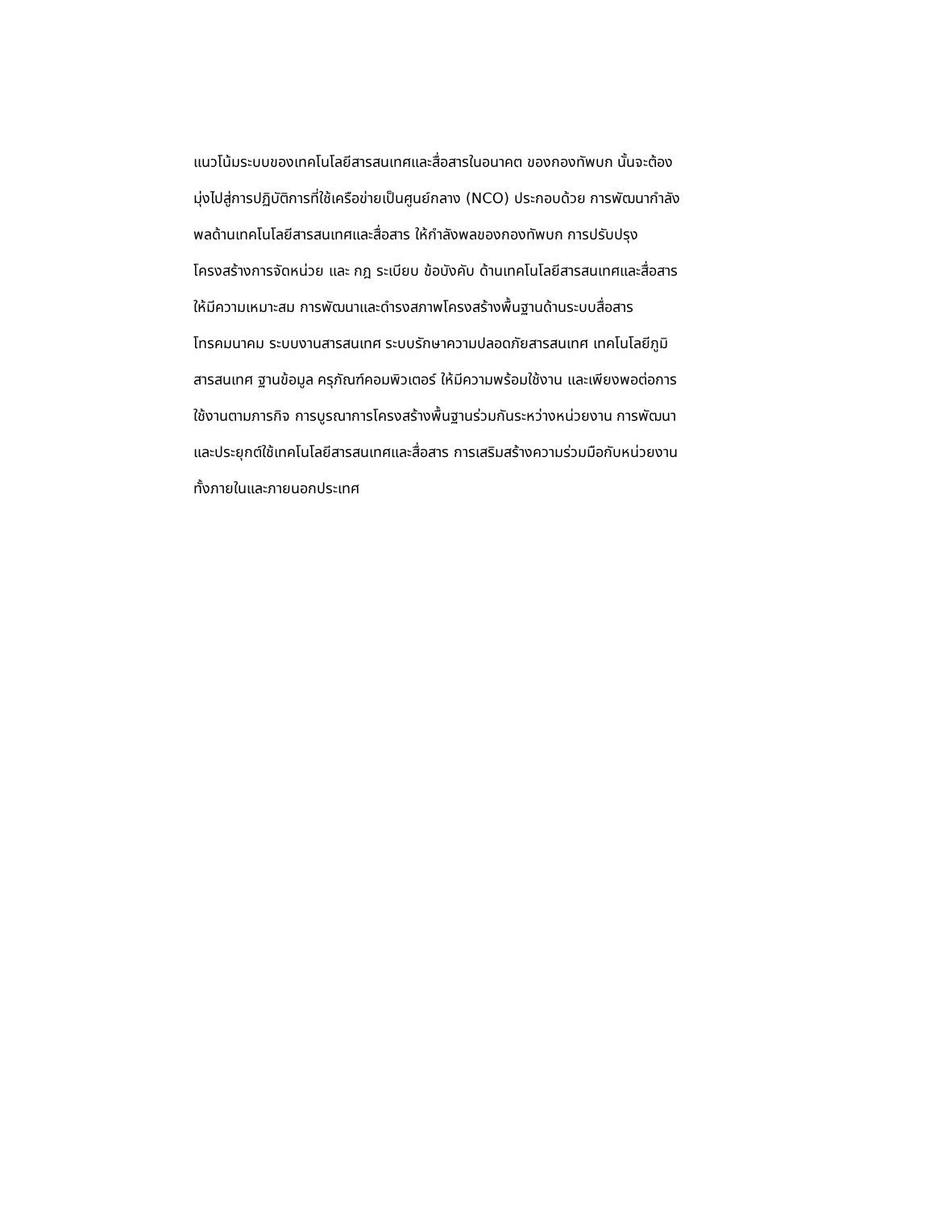แนวโน้มระบบของเทคโนโลยีสารสนเทศและสื่อสารในอนาคต ของกองทัพบก นั้นจะต้อง
มุ่งไปสู่การปฏิบัติการที่ใช้เครือข่ายเป็นศูนย์กลาง (NCO) ประกอบด้วย การพัฒนากำลัง
พลด้านเทคโนโลยีสารสนเทศและสื่อสาร ให้กำลังพลของกองทัพบก การปรับปรุง
โครงสร้างการจัดหน่วย และ กฎ ระเบียบ ข้อบังคับ ด้านเทคโนโลยีสารสนเทศและสื่อสาร
ให้มีความเหมาะสม การพัฒนาและดำรงสภาพโครงสร้างพื้นฐานด้านระบบสื่อสาร
โทรคมนาคม ระบบงานสารสนเทศ ระบบรักษาความปลอดภัยสารสนเทศ เทคโนโลยีภูมิ
สารสนเทศ ฐานข้อมูล ครุภัณฑ์คอมพิวเตอร์ ให้มีความพร้อมใช้งาน และเพียงพอต่อการ
ใช้งานตามภารกิจ การบูรณาการโครงสร้างพื้นฐานร่วมกันระหว่างหน่วยงาน การพัฒนา
และประยุกต์ใช้เทคโนโลยีสารสนเทศและสื่อสาร การเสริมสร้างความร่วมมือกับหน่วยงาน
ทั้งภายในและภายนอกประเทศ